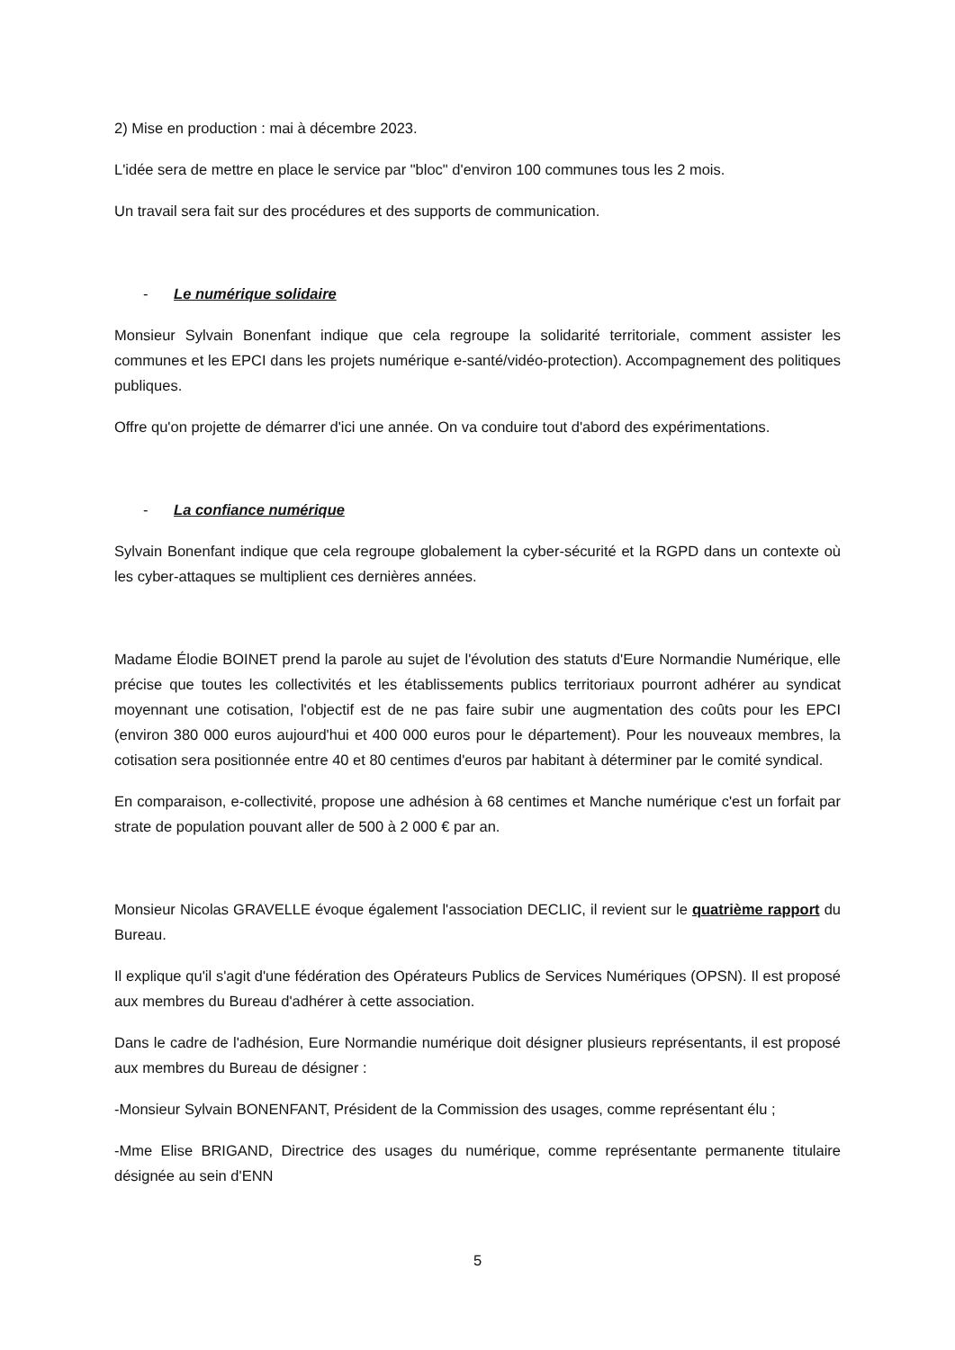2) Mise en production : mai à décembre 2023.
L'idée sera de mettre en place le service par "bloc" d'environ 100 communes tous les 2 mois.
Un travail sera fait sur des procédures et des supports de communication.
- Le numérique solidaire
Monsieur Sylvain Bonenfant indique que cela regroupe la solidarité territoriale, comment assister les communes et les EPCI dans les projets numérique e-santé/vidéo-protection). Accompagnement des politiques publiques.
Offre qu'on projette de démarrer d'ici une année. On va conduire tout d'abord des expérimentations.
- La confiance numérique
Sylvain Bonenfant indique que cela regroupe globalement la cyber-sécurité et la RGPD dans un contexte où les cyber-attaques se multiplient ces dernières années.
Madame Élodie BOINET prend la parole au sujet de l'évolution des statuts d'Eure Normandie Numérique, elle précise que toutes les collectivités et les établissements publics territoriaux pourront adhérer au syndicat moyennant une cotisation, l'objectif est de ne pas faire subir une augmentation des coûts pour les EPCI (environ 380 000 euros aujourd'hui et 400 000 euros pour le département). Pour les nouveaux membres, la cotisation sera positionnée entre 40 et 80 centimes d'euros par habitant à déterminer par le comité syndical.
En comparaison, e-collectivité, propose une adhésion à 68 centimes et Manche numérique c'est un forfait par strate de population pouvant aller de 500 à 2 000 € par an.
Monsieur Nicolas GRAVELLE évoque également l'association DECLIC, il revient sur le quatrième rapport du Bureau.
Il explique qu'il s'agit d'une fédération des Opérateurs Publics de Services Numériques (OPSN). Il est proposé aux membres du Bureau d'adhérer à cette association.
Dans le cadre de l'adhésion, Eure Normandie numérique doit désigner plusieurs représentants, il est proposé aux membres du Bureau de désigner :
-Monsieur Sylvain BONENFANT, Président de la Commission des usages, comme représentant élu ;
-Mme Elise BRIGAND, Directrice des usages du numérique, comme représentante permanente titulaire désignée au sein d'ENN
5